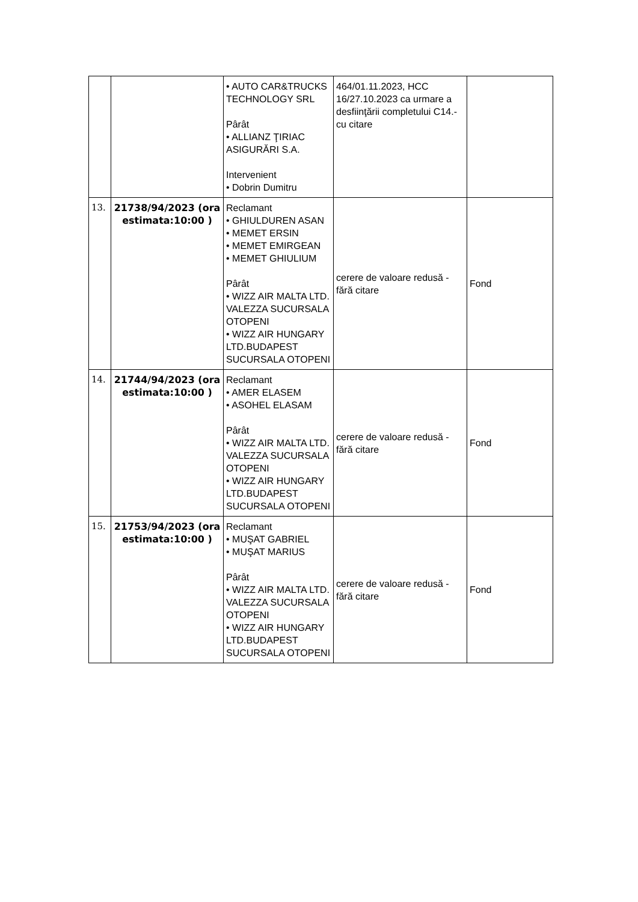| | | • AUTO CAR&TRUCKS TECHNOLOGY SRL Pârât • ALLIANZ ŢIRIAC ASIGURĂRI S.A. Intervenient • Dobrin Dumitru | 464/01.11.2023, HCC 16/27.10.2023 ca urmare a desfiinţării completului C14.- cu citare | |
| 13. | 21738/94/2023 (ora estimata:10:00 ) | Reclamant • GHIULDUREN ASAN • MEMET ERSIN • MEMET EMIRGEAN • MEMET GHIULIUM Pârât • WIZZ AIR MALTA LTD. VALEZZA SUCURSALA OTOPENI • WIZZ AIR HUNGARY LTD.BUDAPEST SUCURSALA OTOPENI | cerere de valoare redusă - fără citare | Fond |
| 14. | 21744/94/2023 (ora estimata:10:00 ) | Reclamant • AMER ELASEM • ASOHEL ELASAM Pârât • WIZZ AIR MALTA LTD. VALEZZA SUCURSALA OTOPENI • WIZZ AIR HUNGARY LTD.BUDAPEST SUCURSALA OTOPENI | cerere de valoare redusă - fără citare | Fond |
| 15. | 21753/94/2023 (ora estimata:10:00 ) | Reclamant • MUŞAT GABRIEL • MUŞAT MARIUS Pârât • WIZZ AIR MALTA LTD. VALEZZA SUCURSALA OTOPENI • WIZZ AIR HUNGARY LTD.BUDAPEST SUCURSALA OTOPENI | cerere de valoare redusă - fără citare | Fond |